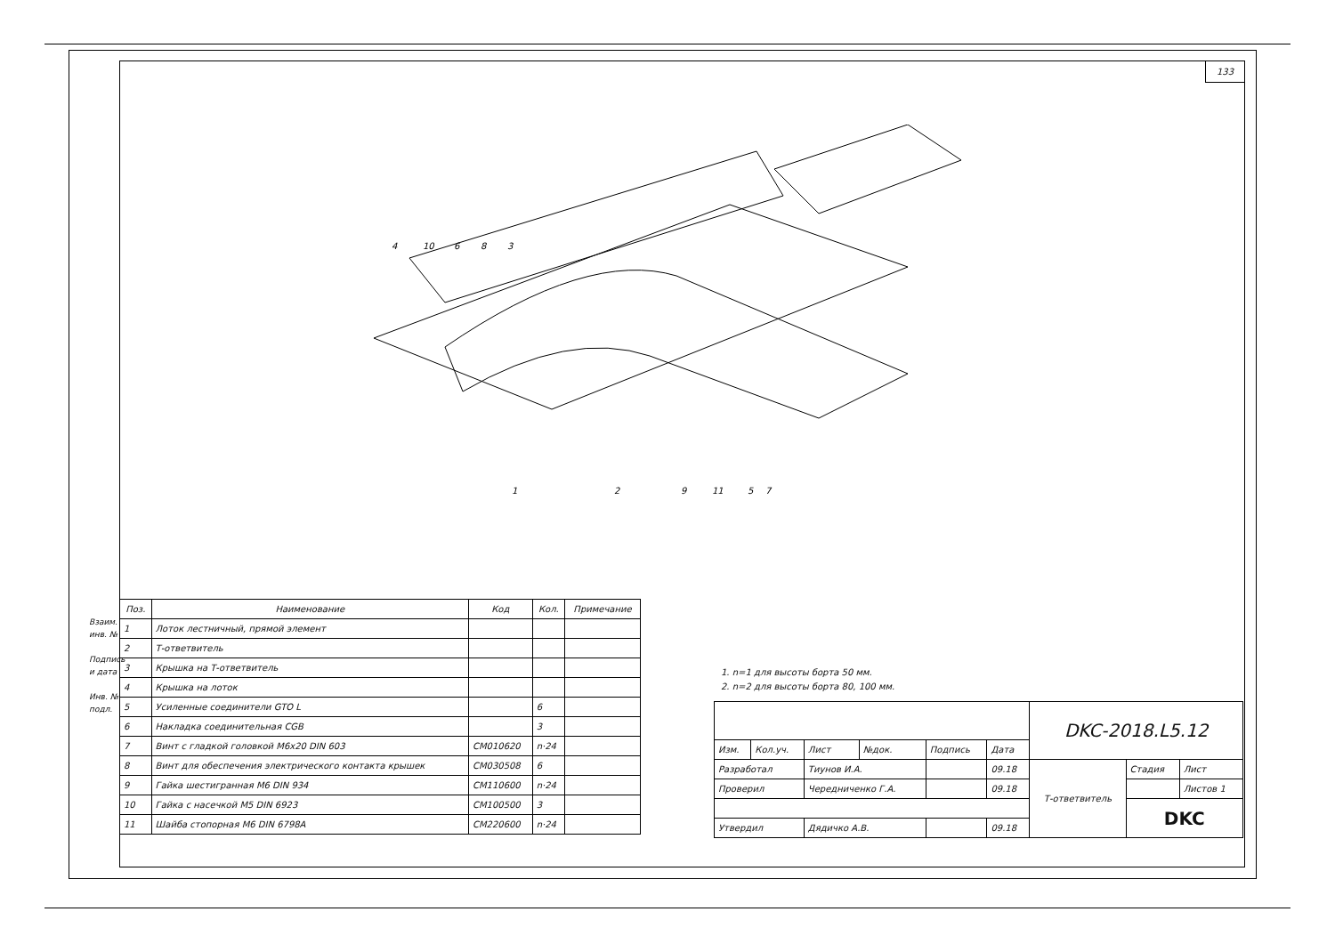133
4
10
6
8
3
1
2
9
11
5
7
Взаим. инв. №
Подпись и дата
Инв. № подл.
| Поз. | Наименование | Код | Кол. | Примечание |
| --- | --- | --- | --- | --- |
| 1 | Лоток лестничный, прямой элемент | | | |
| 2 | Т-ответвитель | | | |
| 3 | Крышка на Т-ответвитель | | | |
| 4 | Крышка на лоток | | | |
| 5 | Усиленные соединители GTO L | | 6 | |
| 6 | Накладка соединительная CGB | | 3 | |
| 7 | Винт с гладкой головкой M6x20 DIN 603 | CM010620 | n·24 | |
| 8 | Винт для обеспечения электрического контакта крышек | CM030508 | 6 | |
| 9 | Гайка шестигранная M6 DIN 934 | CM110600 | n·24 | |
| 10 | Гайка с насечкой M5 DIN 6923 | CM100500 | 3 | |
| 11 | Шайба стопорная M6 DIN 6798A | CM220600 | n·24 | |
1. n=1 для высоты борта 50 мм.
2. n=2 для высоты борта 80, 100 мм.
| | | | | | | DKC-2018.L5.12 | | |
| Изм. | Кол.уч. | Лист | №док. | Подпись | Дата | | | |
| Разработал | | Тиунов И.А. | | | 09.18 | Т-ответвитель | Стадия | Лист |
| Проверил | | Чередниченко Г.А. | | | 09.18 | | | Листов 1 |
| | | | | | | | DKC | |
| Утвердил | | Дядичко А.В. | | | 09.18 | | | |